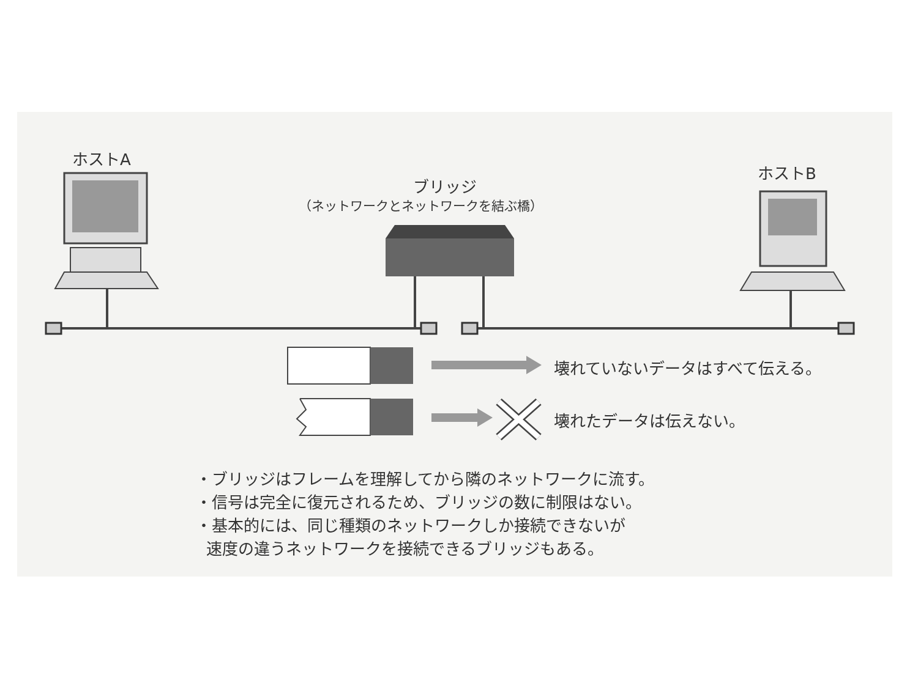ホストA
ホストB
ブリッジ
（ネットワークとネットワークを結ぶ橋）
壊れていないデータはすべて伝える。
壊れたデータは伝えない。
・ブリッジはフレームを理解してから隣のネットワークに流す。
・信号は完全に復元されるため、ブリッジの数に制限はない。
・基本的には、同じ種類のネットワークしか接続できないが
速度の違うネットワークを接続できるブリッジもある。